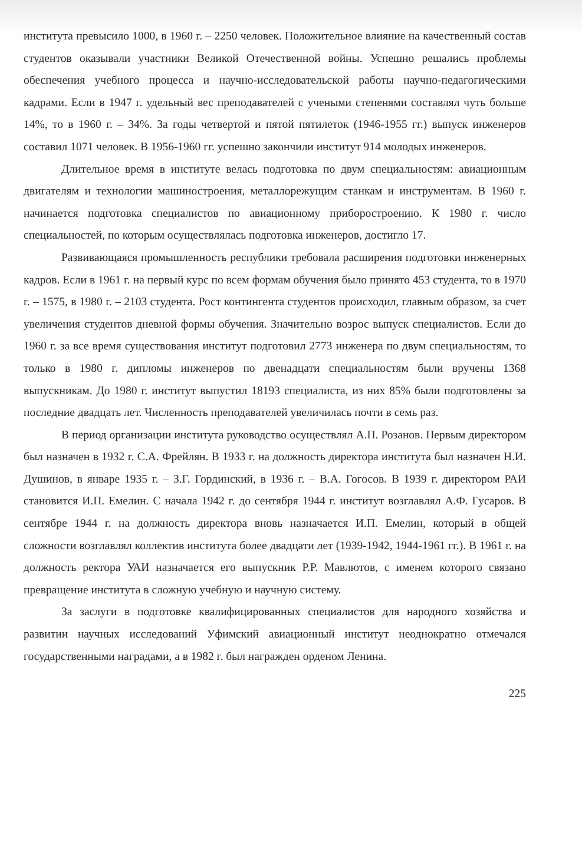института превысило 1000, в 1960 г. – 2250 человек. Положительное влияние на качественный состав студентов оказывали участники Великой Отечественной войны. Успешно решались проблемы обеспечения учебного процесса и научно-исследовательской работы научно-педагогическими кадрами. Если в 1947 г. удельный вес преподавателей с учеными степенями составлял чуть больше 14%, то в 1960 г. – 34%. За годы четвертой и пятой пятилеток (1946-1955 гг.) выпуск инженеров составил 1071 человек. В 1956-1960 гг. успешно закончили институт 914 молодых инженеров.
Длительное время в институте велась подготовка по двум специальностям: авиационным двигателям и технологии машиностроения, металлорежущим станкам и инструментам. В 1960 г. начинается подготовка специалистов по авиационному приборостроению. К 1980 г. число специальностей, по которым осуществлялась подготовка инженеров, достигло 17.
Развивающаяся промышленность республики требовала расширения подготовки инженерных кадров. Если в 1961 г. на первый курс по всем формам обучения было принято 453 студента, то в 1970 г. – 1575, в 1980 г. – 2103 студента. Рост контингента студентов происходил, главным образом, за счет увеличения студентов дневной формы обучения. Значительно возрос выпуск специалистов. Если до 1960 г. за все время существования институт подготовил 2773 инженера по двум специальностям, то только в 1980 г. дипломы инженеров по двенадцати специальностям были вручены 1368 выпускникам. До 1980 г. институт выпустил 18193 специалиста, из них 85% были подготовлены за последние двадцать лет. Численность преподавателей увеличилась почти в семь раз.
В период организации института руководство осуществлял А.П. Розанов. Первым директором был назначен в 1932 г. С.А. Фрейлян. В 1933 г. на должность директора института был назначен Н.И. Душинов, в январе 1935 г. – З.Г. Гординский, в 1936 г. – В.А. Гогосов. В 1939 г. директором РАИ становится И.П. Емелин. С начала 1942 г. до сентября 1944 г. институт возглавлял А.Ф. Гусаров. В сентябре 1944 г. на должность директора вновь назначается И.П. Емелин, который в общей сложности возглавлял коллектив института более двадцати лет (1939-1942, 1944-1961 гг.). В 1961 г. на должность ректора УАИ назначается его выпускник Р.Р. Мавлютов, с именем которого связано превращение института в сложную учебную и научную систему.
За заслуги в подготовке квалифицированных специалистов для народного хозяйства и развитии научных исследований Уфимский авиационный институт неоднократно отмечался государственными наградами, а в 1982 г. был награжден орденом Ленина.
225